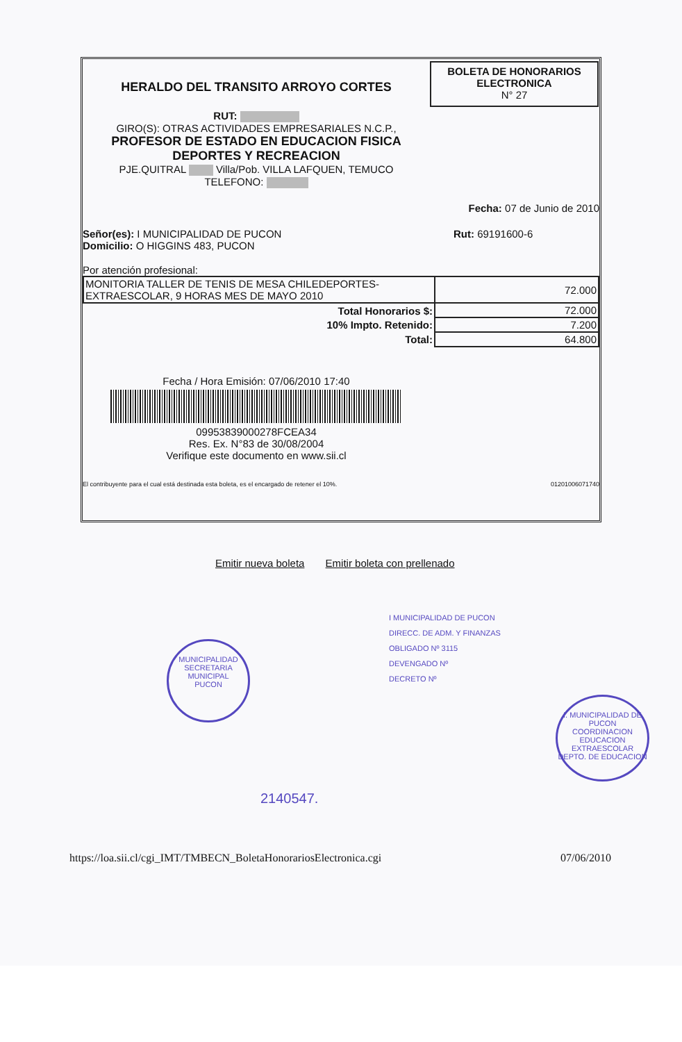HERALDO DEL TRANSITO ARROYO CORTES
RUT:
GIRO(S): OTRAS ACTIVIDADES EMPRESARIALES N.C.P.,
PROFESOR DE ESTADO EN EDUCACION FISICA
DEPORTES Y RECREACION
PJE.QUITRAL Villa/Pob. VILLA LAFQUEN, TEMUCO
TELEFONO:
BOLETA DE HONORARIOS
ELECTRONICA
N° 27
Fecha: 07 de Junio de 2010
Señor(es): I MUNICIPALIDAD DE PUCON
Domicilio: O HIGGINS 483, PUCON
Rut: 69191600-6
Por atención profesional:
| MONITORIA TALLER DE TENIS DE MESA CHILEDEPORTES- EXTRAESCOLAR, 9 HORAS MES DE MAYO 2010 | 72.000 |
| Total Honorarios $: | 72.000 |
| 10% Impto. Retenido: | 7.200 |
| Total: | 64.800 |
Fecha / Hora Emisión: 07/06/2010 17:40
09953839000278FCEA34
Res. Ex. N°83 de 30/08/2004
Verifique este documento en www.sii.cl
El contribuyente para el cual está destinada esta boleta, es el encargado de retener el 10%. 01201006071740
Emitir nueva boleta Emitir boleta con prellenado
I MUNICIPALIDAD DE PUCON
DIRECC. DE ADM. Y FINANZAS
OBLIGADO Nº 3115
DEVENGADO Nº
DECRETO Nº
MUNICIPALIDAD
SECRETARIA
MUNICIPAL
PUCON
I. MUNICIPALIDAD DE PUCON
COORDINACION
EDUCACION
EXTRAESCOLAR
DEPTO. DE EDUCACION
2140547.
https://loa.sii.cl/cgi_IMT/TMBECN_BoletaHonorariosElectronica.cgi 07/06/2010